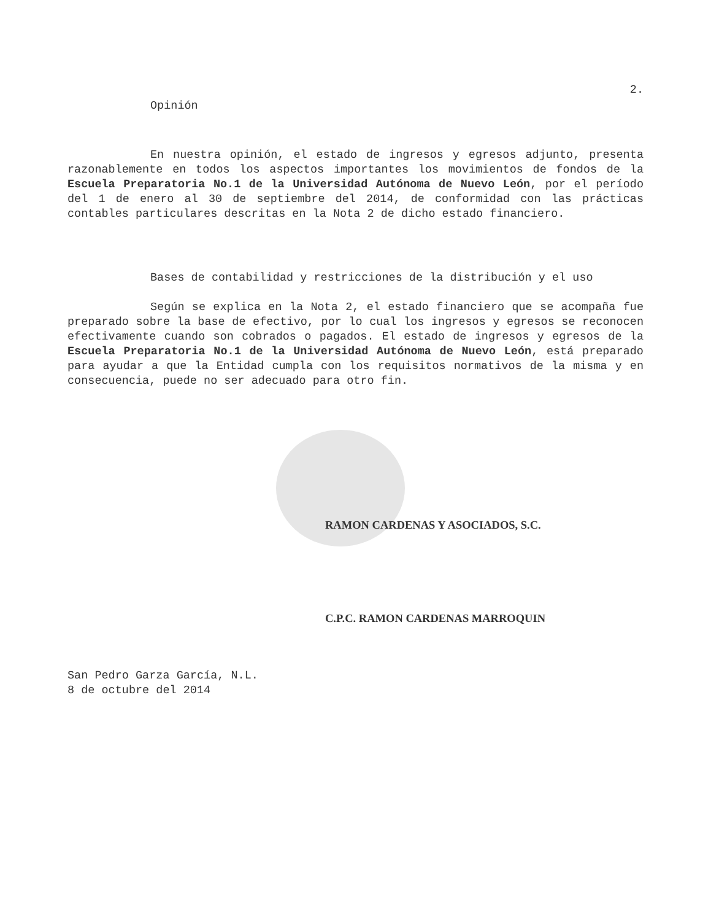2.
Opinión
En nuestra opinión, el estado de ingresos y egresos adjunto, presenta razonablemente en todos los aspectos importantes los movimientos de fondos de la Escuela Preparatoria No.1 de la Universidad Autónoma de Nuevo León, por el período del 1 de enero al 30 de septiembre del 2014, de conformidad con las prácticas contables particulares descritas en la Nota 2 de dicho estado financiero.
Bases de contabilidad y restricciones de la distribución y el uso
Según se explica en la Nota 2, el estado financiero que se acompaña fue preparado sobre la base de efectivo, por lo cual los ingresos y egresos se reconocen efectivamente cuando son cobrados o pagados. El estado de ingresos y egresos de la Escuela Preparatoria No.1 de la Universidad Autónoma de Nuevo León, está preparado para ayudar a que la Entidad cumpla con los requisitos normativos de la misma y en consecuencia, puede no ser adecuado para otro fin.
RAMON CARDENAS Y ASOCIADOS, S.C.
C.P.C. RAMON CARDENAS MARROQUIN
San Pedro Garza García, N.L.
8 de octubre del 2014